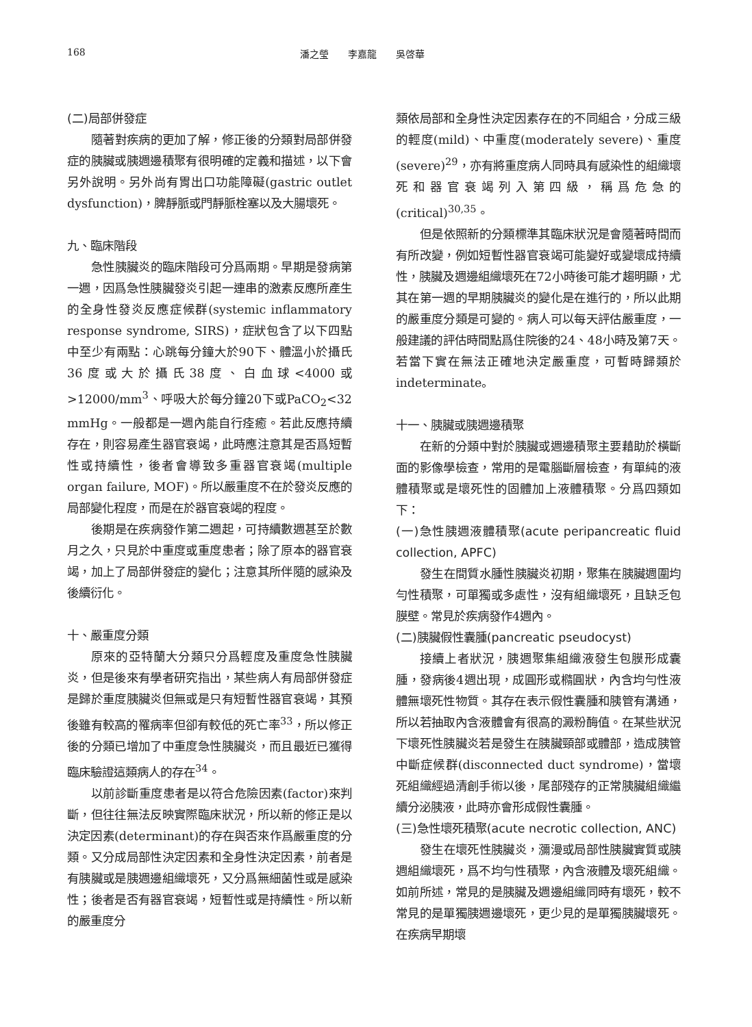168 潘之瑩　　李嘉龍　　吳啓華
(二)局部併發症
隨著對疾病的更加了解，修正後的分類對局部併發症的胰臟或胰週邊積聚有很明確的定義和描述，以下會另外說明。另外尚有胃出口功能障礙(gastric outlet dysfunction)，脾靜脈或門靜脈栓塞以及大腸壞死。
九、臨床階段
急性胰臟炎的臨床階段可分爲兩期。早期是發病第一週，因爲急性胰臟發炎引起一連串的激素反應所產生的全身性發炎反應症候群(systemic inflammatory response syndrome, SIRS)，症狀包含了以下四點中至少有兩點：心跳每分鐘大於90下、體溫小於攝氏36度或大於攝氏38度、白血球<4000或>12000/mm<sup>3</sup>、呼吸大於每分鐘20下或PaCO<sub>2</sub><32 mmHg。一般都是一週內能自行痊癒。若此反應持續存在，則容易產生器官衰竭，此時應注意其是否爲短暫性或持續性，後者會導致多重器官衰竭(multiple organ failure, MOF)。所以嚴重度不在於發炎反應的局部變化程度，而是在於器官衰竭的程度。
後期是在疾病發作第二週起，可持續數週甚至於數月之久，只見於中重度或重度患者；除了原本的器官衰竭，加上了局部併發症的變化；注意其所伴隨的感染及後續衍化。
十、嚴重度分類
原來的亞特蘭大分類只分爲輕度及重度急性胰臟炎，但是後來有學者研究指出，某些病人有局部併發症是歸於重度胰臟炎但無或是只有短暫性器官衰竭，其預後雖有較高的罹病率但卻有較低的死亡率<sup>33</sup>，所以修正後的分類已增加了中重度急性胰臟炎，而且最近已獲得臨床驗證這類病人的存在<sup>34</sup>。
以前診斷重度患者是以符合危險因素(factor)來判斷，但往往無法反映實際臨床狀況，所以新的修正是以決定因素(determinant)的存在與否來作爲嚴重度的分類。又分成局部性決定因素和全身性決定因素，前者是有胰臟或是胰週邊組織壞死，又分爲無細菌性或是感染性；後者是否有器官衰竭，短暫性或是持續性。所以新的嚴重度分
類依局部和全身性決定因素存在的不同組合，分成三級的輕度(mild)、中重度(moderately severe)、重度(severe)<sup>29</sup>，亦有將重度病人同時具有感染性的組織壞死和器官衰竭列入第四級，稱爲危急的(critical)<sup>30,35</sup>。
但是依照新的分類標準其臨床狀況是會隨著時間而有所改變，例如短暫性器官衰竭可能變好或變壞成持續性，胰臟及週邊組織壞死在72小時後可能才趨明顯，尤其在第一週的早期胰臟炎的變化是在進行的，所以此期的嚴重度分類是可變的。病人可以每天評估嚴重度，一般建議的評估時間點爲住院後的24、48小時及第7天。若當下實在無法正確地決定嚴重度，可暫時歸類於indeterminate。
十一、胰臟或胰週邊積聚
在新的分類中對於胰臟或週邊積聚主要藉助於橫斷面的影像學檢查，常用的是電腦斷層檢查，有單純的液體積聚或是壞死性的固體加上液體積聚。分爲四類如下：
(一)急性胰週液體積聚(acute peripancreatic fluid collection, APFC)
發生在間質水腫性胰臟炎初期，聚集在胰臟週圍均勻性積聚，可單獨或多處性，沒有組織壞死，且缺乏包膜壁。常見於疾病發作4週內。
(二)胰臟假性囊腫(pancreatic pseudocyst)
接續上者狀況，胰週聚集組織液發生包膜形成囊腫，發病後4週出現，成圓形或橢圓狀，內含均勻性液體無壞死性物質。其存在表示假性囊腫和胰管有溝通，所以若抽取內含液體會有很高的澱粉酶值。在某些狀況下壞死性胰臟炎若是發生在胰臟頸部或體部，造成胰管中斷症候群(disconnected duct syndrome)，當壞死組織經過清創手術以後，尾部殘存的正常胰臟組織繼續分泌胰液，此時亦會形成假性囊腫。
(三)急性壞死積聚(acute necrotic collection, ANC)
發生在壞死性胰臟炎，瀰漫或局部性胰臟實質或胰週組織壞死，爲不均勻性積聚，內含液體及壞死組織。如前所述，常見的是胰臟及週邊組織同時有壞死，較不常見的是單獨胰週邊壞死，更少見的是單獨胰臟壞死。在疾病早期壞